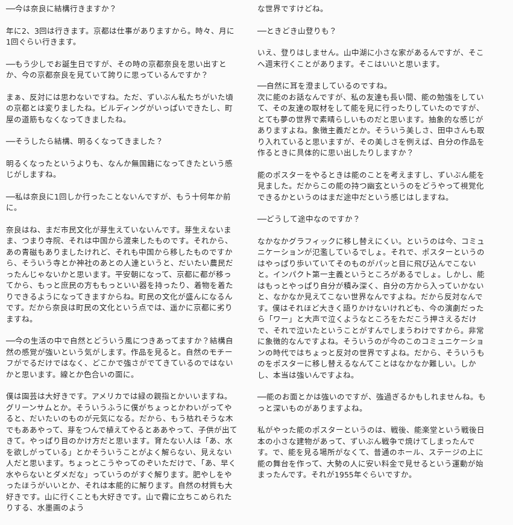──今は奈良に結構行きますか？
年に2、3回は行きます。京都は仕事がありますから。時々、月に1回ぐらい行きます。
──もう少しでお誕生日ですが、その時の京都奈良を思い出すとか、今の京都奈良を見ていて誇りに思っているんですか？
まぁ、反対には思わないですね。ただ、ずいぶん私たちがいた頃の京都とは変りましたね。ビルディングがいっぱいできたし、町屋の道筋もなくなってきましたね。
──そうしたら結構、明るくなってきました？
明るくなったというよりも、なんか無国籍になってきたという感じがしますね。
──私は奈良に1回しか行ったことないんですが、もう十何年か前に。
奈良はね、まだ市民文化が芽生えていないんです。芽生えないまま、つまり寺院、それは中国から渡来したものです。それから、あの青磁もありましたけれど、それも中国から移したものですから、そういう寺とか神社のあとの人達というと、だいたい農民だったんじゃないかと思います。平安朝になって、京都に都が移ってから、もっと庶民の方ももっといい器を持ったり、着物を着たりできるようになってきますからね。町民の文化が盛んになるんです。だから奈良は町民の文化という点では、遥かに京都に劣りますね。
──今の生活の中で自然とどういう風につきあってますか？結構自然の感覚が強いという気がします。作品を見ると。自然のモチーフがでるだけではなく、どこかで強さがでてきているのではないかと思います。線とか色合いの面に。
僕は園芸は大好きです。アメリカでは緑の親指とかいいますね。グリーンサムとか。そういうふうに僕がちょっとかわいがってやると、だいたいのものが元気になる。だから、もう枯れそうな木でもああやって、芽をつんで植えてやるとああやって、子供が出てきて。やっぱり目のかけ方だと思います。育たない人は「あ、水を欲しがっている」とかそういうことがよく解らない、見えない人だと思います。ちょっとこうやってのぞいただけで、「あ、早く水やらないとダメだな」っていうのがすぐ解ります。肥やしをやったほうがいいとか、それは本能的に解ります。自然の材質も大好きです。山に行くことも大好きです。山で霧に立ちこめられたりする、水墨画のよう
な世界ですけどね。
──ときどき山登りも？
いえ、登りはしません。山中湖に小さな家があるんですが、そこへ週末行くことがあります。そこはいいと思います。
──自然に耳を澄ましているのですね。
次に能のお話なんですが、私の友達も長い間、能の勉強をしていて、その友達の取材をして能を見に行ったりしていたのですが、とても夢の世界で素晴らしいものだと思います。抽象的な感じがありますよね。象徴主義だとか。そういう美しさ、田中さんも取り入れていると思いますが、その美しさを例えば、自分の作品を作るときに具体的に思い出したりしますか？
能のポスターをやるときは能のことを考えますし、ずいぶん能を見ました。だからこの能の持つ幽玄というのをどうやって視覚化できるかというのはまだ途中だという感じはしますね。
──どうして途中なのですか？
なかなかグラフィックに移し替えにくい。というのは今、コミュニケーションが氾濫しているでしょ。それで、ポスターというのはやっぱり歩いていてそのものがパッと目に飛び込んでこないと。インパクト第一主義というところがあるでしょ。しかし、能はもっとやっぱり自分が積み深く、自分の方から入っていかないと、なかなか見えてこない世界なんですよね。だから反対なんです。僕はそれほど大きく語りかけないけれども、今の演劇だったら「ワー」と大声で泣くようなところをただこう押さえるだけで、それで泣いたということがすんでしまうわけですから。非常に象徴的なんですよね。そういうのが今のこのコミュニケーションの時代ではちょっと反対の世界ですよね。だから、そういうものをポスターに移し替えるなんてことはなかなか難しい。しかし、本当は強いんですよね。
──能のお面とかは強いのですが、強過ぎるかもしれませんね。もっと深いものがありますよね。
私がやった能のポスターというのは、戦後、能楽堂という戦後日本の小さな建物があって、ずいぶん戦争で焼けてしまったんです。で、能を見る場所がなくて、普通のホール、ステージの上に能の舞台を作って、大勢の人に安い料金で見せるという運動が始まったんです。それが1955年ぐらいですか。